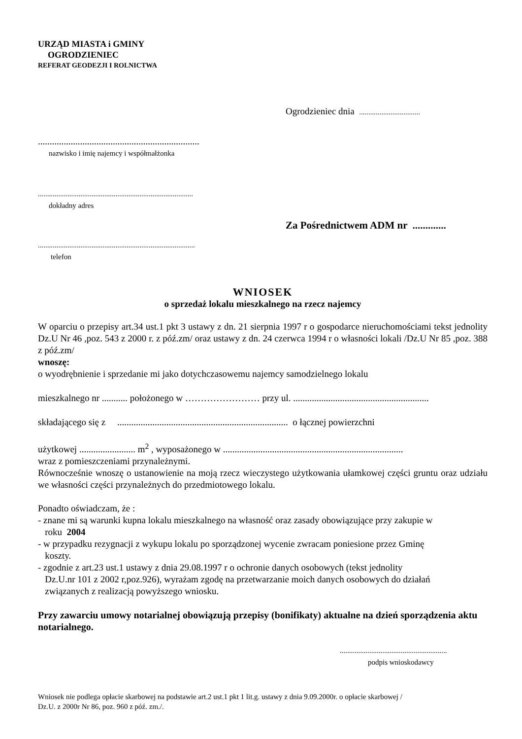URZĄD MIASTA i GMINY
OGRODZIENIEC
REFERAT GEODEZJI I ROLNICTWA
Ogrodzieniec dnia .................................
.....................................................................
nazwisko i imię najemcy i współmałżonka
....................................................................................
dokładny adres
Za Pośrednictwem ADM nr .............
.....................................................................................
telefon
WNIOSEK
o sprzedaż lokalu mieszkalnego na rzecz najemcy
W oparciu o przepisy art.34 ust.1 pkt 3 ustawy z dn. 21 sierpnia 1997 r o gospodarce nieruchomościami tekst jednolity Dz.U Nr 46 ,poz. 543 z 2000 r. z póź.zm/ oraz ustawy z dn. 24 czerwca 1994 r o własności lokali /Dz.U Nr 85 ,poz. 388 z póź.zm/
wnoszę:
o wyodrębnienie i sprzedanie mi jako dotychczasowemu najemcy samodzielnego lokalu
mieszkalnego nr ........... położonego w …………………… przy ul. ..........................................................
składającego się z ......................................................................... o łącznej powierzchni
użytkowej ........................ m<sup>2</sup> , wyposażonego w .............................................................................
wraz z pomieszczeniami przynależnymi.
Równocześnie wnoszę o ustanowienie na moją rzecz wieczystego użytkowania ułamkowej części gruntu oraz udziału we własności części przynależnych do przedmiotowego lokalu.
Ponadto oświadczam, że :
- znane mi są warunki kupna lokalu mieszkalnego na własność oraz zasady obowiązujące przy zakupie w
roku 2004
- w przypadku rezygnacji z wykupu lokalu po sporządzonej wycenie zwracam poniesione przez Gminę
koszty.
- zgodnie z art.23 ust.1 ustawy z dnia 29.08.1997 r o ochronie danych osobowych (tekst jednolity
Dz.U.nr 101 z 2002 r,poz.926), wyrażam zgodę na przetwarzanie moich danych osobowych do działań
związanych z realizacją powyższego wniosku.
Przy zawarciu umowy notarialnej obowiązują przepisy (bonifikaty) aktualne na dzień sporządzenia aktu notarialnego.
..........................................................
podpis wnioskodawcy
Wniosek nie podlega opłacie skarbowej na podstawie art.2 ust.1 pkt 1 lit.g. ustawy z dnia 9.09.2000r. o opłacie skarbowej /
Dz.U. z 2000r Nr 86, poz. 960 z póź. zm./.